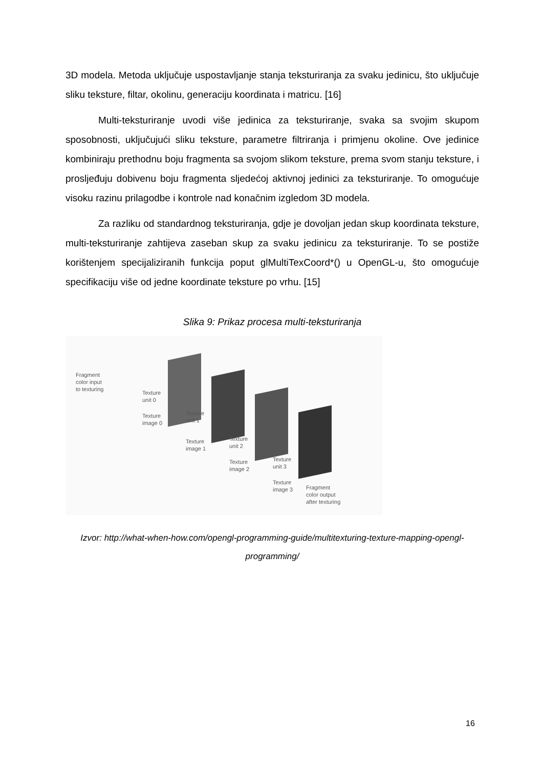3D modela. Metoda uključuje uspostavljanje stanja teksturiranja za svaku jedinicu, što uključuje sliku teksture, filtar, okolinu, generaciju koordinata i matricu. [16]
Multi-teksturiranje uvodi više jedinica za teksturiranje, svaka sa svojim skupom sposobnosti, uključujući sliku teksture, parametre filtriranja i primjenu okoline. Ove jedinice kombiniraju prethodnu boju fragmenta sa svojom slikom teksture, prema svom stanju teksture, i prosljeđuju dobivenu boju fragmenta sljedećoj aktivnoj jedinici za teksturiranje. To omogućuje visoku razinu prilagodbe i kontrole nad konačnim izgledom 3D modela.
Za razliku od standardnog teksturiranja, gdje je dovoljan jedan skup koordinata teksture, multi-teksturiranje zahtijeva zaseban skup za svaku jedinicu za teksturiranje. To se postiže korištenjem specijaliziranih funkcija poput glMultiTexCoord*() u OpenGL-u, što omogućuje specifikaciju više od jedne koordinate teksture po vrhu. [15]
Slika 9: Prikaz procesa multi-teksturiranja
Fragment
color input
to texturing
Texture
unit 0
Texture
image 0
Texture
unit 1
Texture
image 1
Texture
unit 2
Texture
image 2
Texture
unit 3
Texture
image 3
Fragment
color output
after texturing
Izvor: http://what-when-how.com/opengl-programming-guide/multitexturing-texture-mapping-opengl-programming/
16